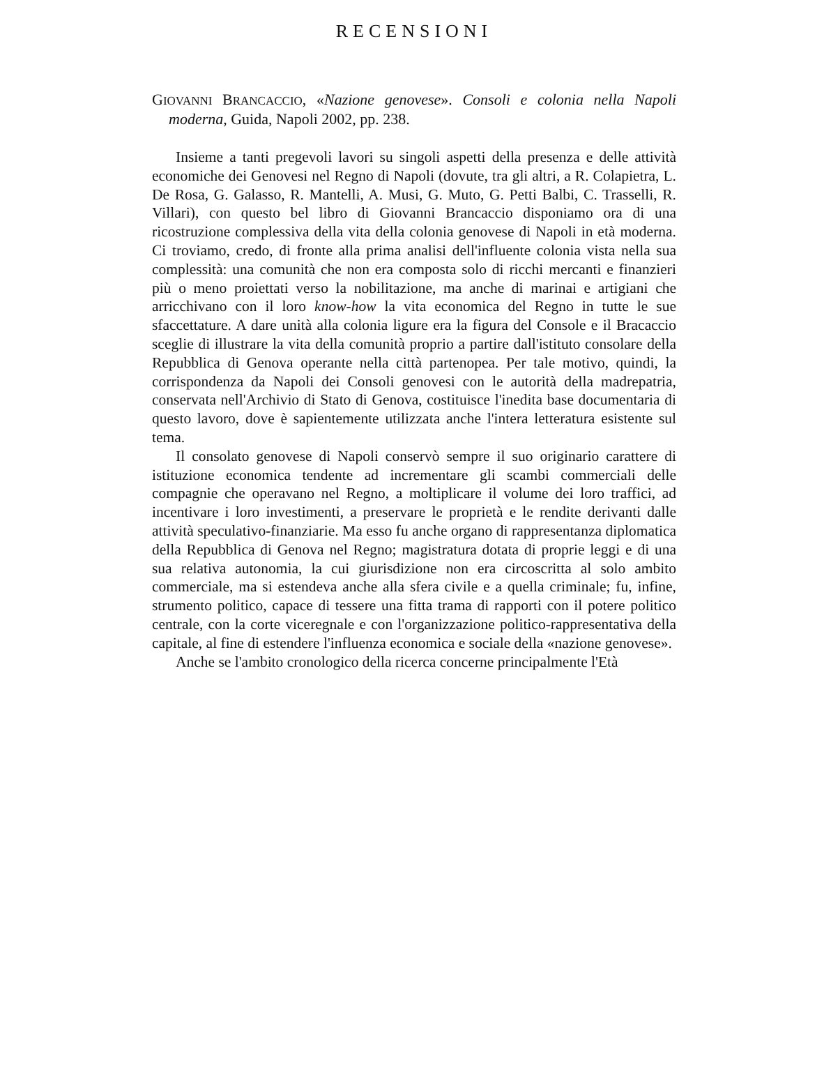RECENSIONI
GIOVANNI BRANCACCIO, «Nazione genovese». Consoli e colonia nella Napoli moderna, Guida, Napoli 2002, pp. 238.
Insieme a tanti pregevoli lavori su singoli aspetti della presenza e delle attività economiche dei Genovesi nel Regno di Napoli (dovute, tra gli altri, a R. Colapietra, L. De Rosa, G. Galasso, R. Mantelli, A. Musi, G. Muto, G. Petti Balbi, C. Trasselli, R. Villari), con questo bel libro di Giovanni Brancaccio disponiamo ora di una ricostruzione complessiva della vita della colonia genovese di Napoli in età moderna. Ci troviamo, credo, di fronte alla prima analisi dell'influente colonia vista nella sua complessità: una comunità che non era composta solo di ricchi mercanti e finanzieri più o meno proiettati verso la nobilitazione, ma anche di marinai e artigiani che arricchivano con il loro know-how la vita economica del Regno in tutte le sue sfaccettature. A dare unità alla colonia ligure era la figura del Console e il Bracaccio sceglie di illustrare la vita della comunità proprio a partire dall'istituto consolare della Repubblica di Genova operante nella città partenopea. Per tale motivo, quindi, la corrispondenza da Napoli dei Consoli genovesi con le autorità della madrepatria, conservata nell'Archivio di Stato di Genova, costituisce l'inedita base documentaria di questo lavoro, dove è sapientemente utilizzata anche l'intera letteratura esistente sul tema.
Il consolato genovese di Napoli conservò sempre il suo originario carattere di istituzione economica tendente ad incrementare gli scambi commerciali delle compagnie che operavano nel Regno, a moltiplicare il volume dei loro traffici, ad incentivare i loro investimenti, a preservare le proprietà e le rendite derivanti dalle attività speculativo-finanziarie. Ma esso fu anche organo di rappresentanza diplomatica della Repubblica di Genova nel Regno; magistratura dotata di proprie leggi e di una sua relativa autonomia, la cui giurisdizione non era circoscritta al solo ambito commerciale, ma si estendeva anche alla sfera civile e a quella criminale; fu, infine, strumento politico, capace di tessere una fitta trama di rapporti con il potere politico centrale, con la corte viceregnale e con l'organizzazione politico-rappresentativa della capitale, al fine di estendere l'influenza economica e sociale della «nazione genovese».
Anche se l'ambito cronologico della ricerca concerne principalmente l'Età